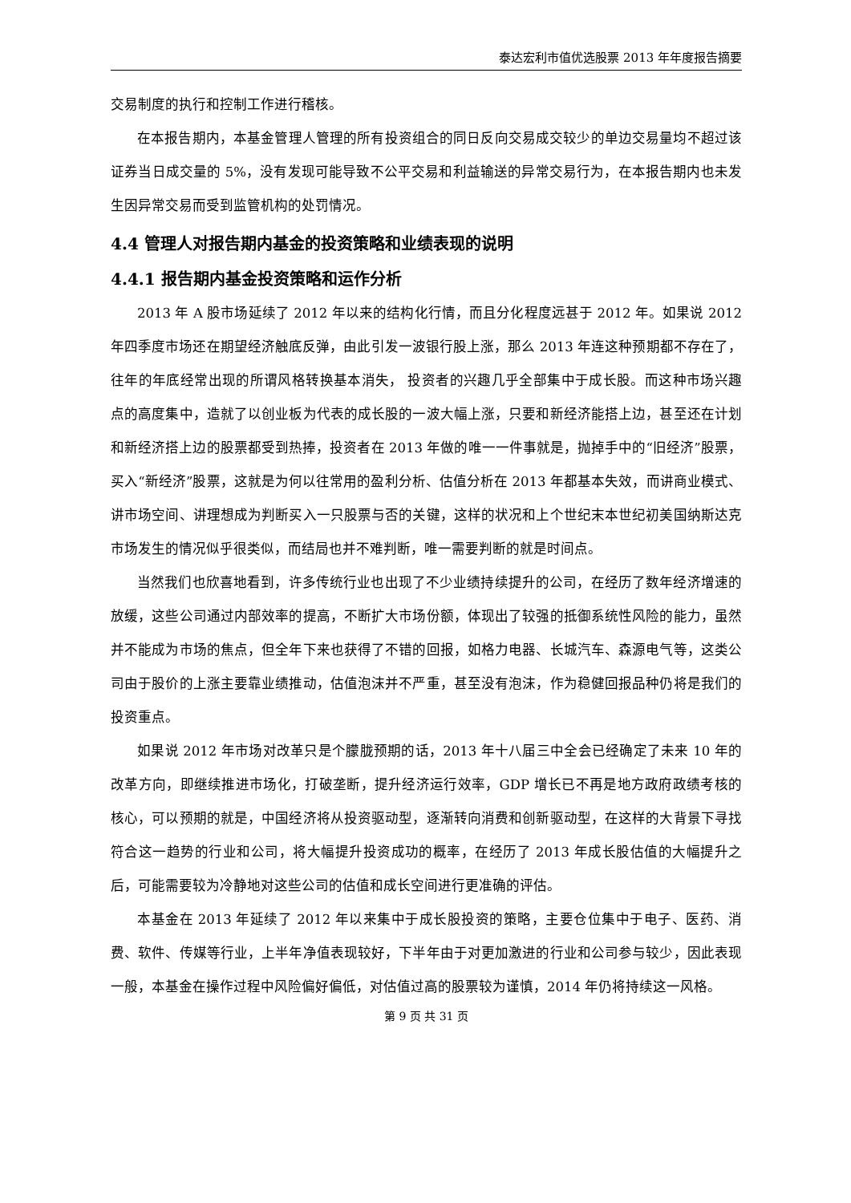泰达宏利市值优选股票 2013 年年度报告摘要
交易制度的执行和控制工作进行稽核。
在本报告期内，本基金管理人管理的所有投资组合的同日反向交易成交较少的单边交易量均不超过该证券当日成交量的 5%，没有发现可能导致不公平交易和利益输送的异常交易行为，在本报告期内也未发生因异常交易而受到监管机构的处罚情况。
4.4 管理人对报告期内基金的投资策略和业绩表现的说明
4.4.1 报告期内基金投资策略和运作分析
2013 年 A 股市场延续了 2012 年以来的结构化行情，而且分化程度远甚于 2012 年。如果说 2012 年四季度市场还在期望经济触底反弹，由此引发一波银行股上涨，那么 2013 年连这种预期都不存在了，往年的年底经常出现的所谓风格转换基本消失， 投资者的兴趣几乎全部集中于成长股。而这种市场兴趣点的高度集中，造就了以创业板为代表的成长股的一波大幅上涨，只要和新经济能搭上边，甚至还在计划和新经济搭上边的股票都受到热捧，投资者在 2013 年做的唯一一件事就是，抛掉手中的“旧经济”股票，买入“新经济”股票，这就是为何以往常用的盈利分析、估值分析在 2013 年都基本失效，而讲商业模式、讲市场空间、讲理想成为判断买入一只股票与否的关键，这样的状况和上个世纪末本世纪初美国纳斯达克市场发生的情况似乎很类似，而结局也并不难判断，唯一需要判断的就是时间点。
当然我们也欣喜地看到，许多传统行业也出现了不少业绩持续提升的公司，在经历了数年经济增速的放缓，这些公司通过内部效率的提高，不断扩大市场份额，体现出了较强的抵御系统性风险的能力，虽然并不能成为市场的焦点，但全年下来也获得了不错的回报，如格力电器、长城汽车、森源电气等，这类公司由于股价的上涨主要靠业绩推动，估值泡沫并不严重，甚至没有泡沫，作为稳健回报品种仍将是我们的投资重点。
如果说 2012 年市场对改革只是个朦胧预期的话，2013 年十八届三中全会已经确定了未来 10 年的改革方向，即继续推进市场化，打破垄断，提升经济运行效率，GDP 增长已不再是地方政府政绩考核的核心，可以预期的就是，中国经济将从投资驱动型，逐渐转向消费和创新驱动型，在这样的大背景下寻找符合这一趋势的行业和公司，将大幅提升投资成功的概率，在经历了 2013 年成长股估值的大幅提升之后，可能需要较为冷静地对这些公司的估值和成长空间进行更准确的评估。
本基金在 2013 年延续了 2012 年以来集中于成长股投资的策略，主要仓位集中于电子、医药、消费、软件、传媒等行业，上半年净值表现较好，下半年由于对更加激进的行业和公司参与较少，因此表现一般，本基金在操作过程中风险偏好偏低，对估值过高的股票较为谨慎，2014 年仍将持续这一风格。
第 9 页 共 31 页